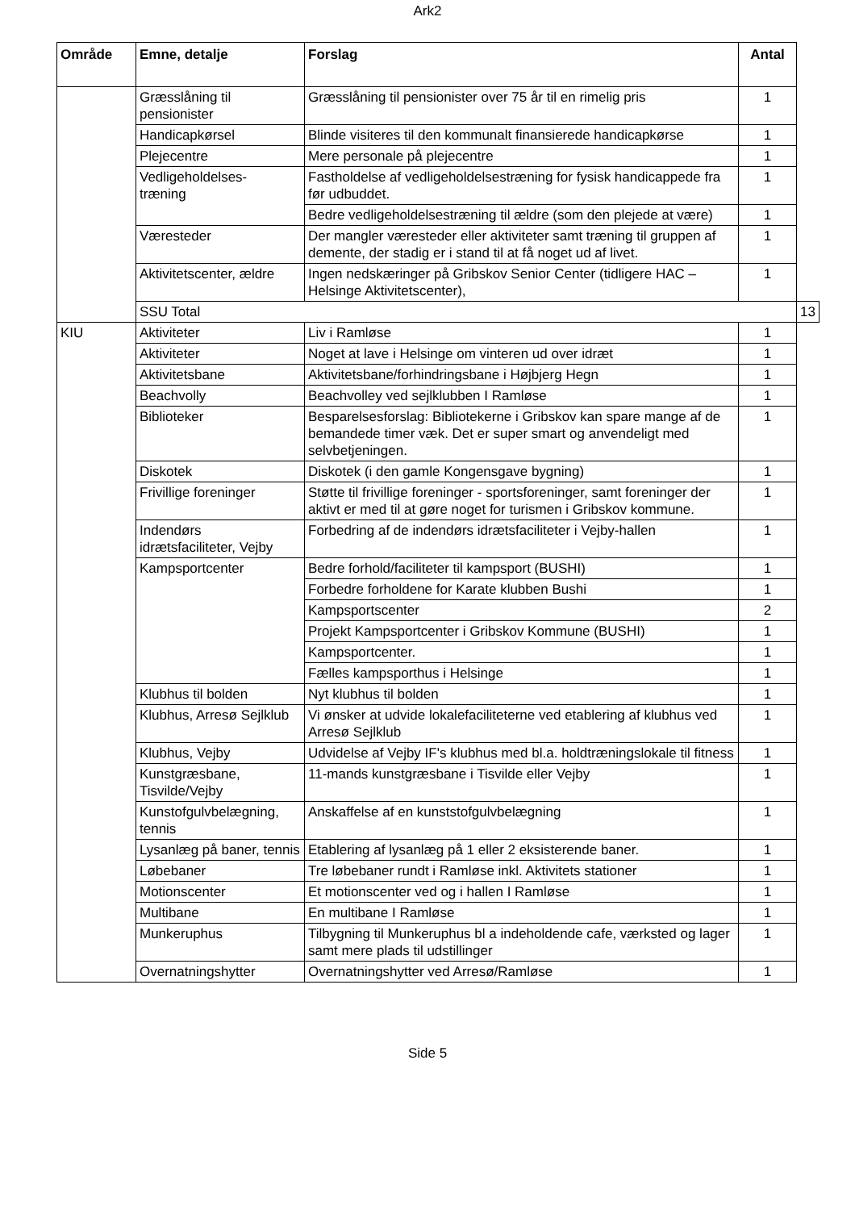Ark2
| Område | Emne, detalje | Forslag | Antal | |
| --- | --- | --- | --- | --- |
| | Græsslåning til pensionister | Græsslåning til pensionister over 75 år til en rimelig pris | 1 | |
| | Handicapkørsel | Blinde visiteres til den kommunalt finansierede handicapkørse | 1 | |
| | Plejecentre | Mere personale på plejecentre | 1 | |
| | Vedligeholdelses- træning | Fastholdelse af vedligeholdelsestræning for fysisk handicappede fra før udbuddet. | 1 | |
| | | Bedre vedligeholdelsestræning til ældre (som den plejede at være) | 1 | |
| | Væresteder | Der mangler væresteder eller aktiviteter samt træning til gruppen af demente, der stadig er i stand til at få noget ud af livet. | 1 | |
| | Aktivitetscenter, ældre | Ingen nedskæringer på Gribskov Senior Center (tidligere HAC – Helsinge Aktivitetscenter), | 1 | |
| | SSU Total | | | 13 |
| KIU | Aktiviteter | Liv i Ramløse | 1 | |
| | Aktiviteter | Noget at lave i Helsinge om vinteren ud over idræt | 1 | |
| | Aktivitetsbane | Aktivitetsbane/forhindringsbane i Højbjerg Hegn | 1 | |
| | Beachvolly | Beachvolley ved sejlklubben I Ramløse | 1 | |
| | Biblioteker | Besparelsesforslag: Bibliotekerne i Gribskov kan spare mange af de bemandede timer væk. Det er super smart og anvendeligt med selvbetjeningen. | 1 | |
| | Diskotek | Diskotek (i den gamle Kongensgave bygning) | 1 | |
| | Frivillige foreninger | Støtte til frivillige foreninger - sportsforeninger, samt foreninger der aktivt er med til at gøre noget for turismen i Gribskov kommune. | 1 | |
| | Indendørs idrætsfaciliteter, Vejby | Forbedring af de indendørs idrætsfaciliteter i Vejby-hallen | 1 | |
| | Kampsportcenter | Bedre forhold/faciliteter til kampsport (BUSHI) | 1 | |
| | | Forbedre forholdene for Karate klubben Bushi | 1 | |
| | | Kampsportscenter | 2 | |
| | | Projekt Kampsportcenter i Gribskov Kommune (BUSHI) | 1 | |
| | | Kampsportcenter. | 1 | |
| | | Fælles kampsporthus i Helsinge | 1 | |
| | Klubhus til bolden | Nyt klubhus til bolden | 1 | |
| | Klubhus, Arresø Sejlklub | Vi ønsker at udvide lokalefaciliteterne ved etablering af klubhus ved Arresø Sejlklub | 1 | |
| | Klubhus, Vejby | Udvidelse af Vejby IF's klubhus med bl.a. holdtræningslokale til fitness | 1 | |
| | Kunstgræsbane, Tisvilde/Vejby | 11-mands kunstgræsbane i Tisvilde eller Vejby | 1 | |
| | Kunstofgulvbelægning, tennis | Anskaffelse af en kunststofgulvbelægning | 1 | |
| | Lysanlæg på baner, tennis | Etablering af lysanlæg på 1 eller 2 eksisterende baner. | 1 | |
| | Løbebaner | Tre løbebaner rundt i Ramløse inkl. Aktivitets stationer | 1 | |
| | Motionscenter | Et motionscenter ved og i hallen I Ramløse | 1 | |
| | Multibane | En multibane I Ramløse | 1 | |
| | Munkeruphus | Tilbygning til Munkeruphus bl a indeholdende cafe, værksted og lager samt mere plads til udstillinger | 1 | |
| | Overnatningshytter | Overnatningshytter ved Arresø/Ramløse | 1 | |
Side 5